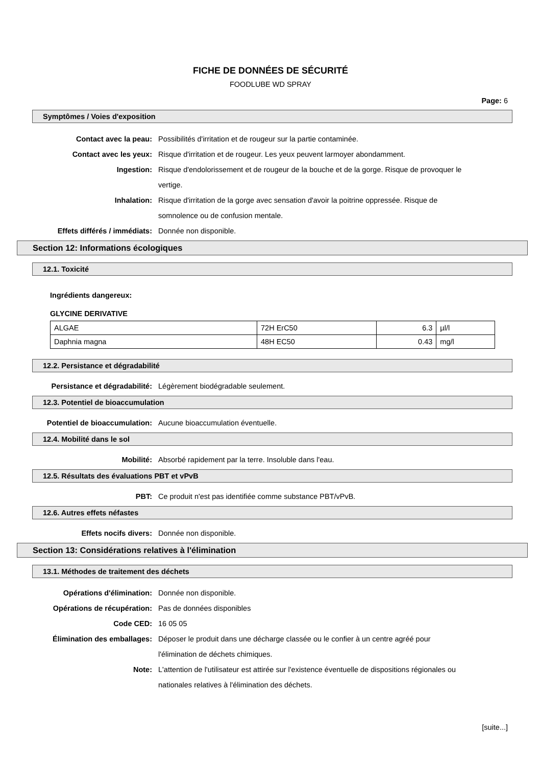FICHE DE DONNÉES DE SÉCURITÉ
FOODLUBE WD SPRAY
Page: 6
Symptômes / Voies d'exposition
Contact avec la peau: Possibilités d'irritation et de rougeur sur la partie contaminée.
Contact avec les yeux: Risque d'irritation et de rougeur. Les yeux peuvent larmoyer abondamment.
Ingestion: Risque d'endolorissement et de rougeur de la bouche et de la gorge. Risque de provoquer le vertige.
Inhalation: Risque d'irritation de la gorge avec sensation d'avoir la poitrine oppressée. Risque de somnolence ou de confusion mentale.
Effets différés / immédiats: Donnée non disponible.
Section 12: Informations écologiques
12.1. Toxicité
Ingrédients dangereux:
GLYCINE DERIVATIVE
| ALGAE | 72H ErC50 | 6.3 | µl/l |
| Daphnia magna | 48H EC50 | 0.43 | mg/l |
12.2. Persistance et dégradabilité
Persistance et dégradabilité: Légèrement biodégradable seulement.
12.3. Potentiel de bioaccumulation
Potentiel de bioaccumulation: Aucune bioaccumulation éventuelle.
12.4. Mobilité dans le sol
Mobilité: Absorbé rapidement par la terre. Insoluble dans l'eau.
12.5. Résultats des évaluations PBT et vPvB
PBT: Ce produit n'est pas identifiée comme substance PBT/vPvB.
12.6. Autres effets néfastes
Effets nocifs divers: Donnée non disponible.
Section 13: Considérations relatives à l'élimination
13.1. Méthodes de traitement des déchets
Opérations d'élimination: Donnée non disponible.
Opérations de récupération: Pas de données disponibles
Code CED: 16 05 05
Élimination des emballages: Déposer le produit dans une décharge classée ou le confier à un centre agréé pour l'élimination de déchets chimiques.
Note: L'attention de l'utilisateur est attirée sur l'existence éventuelle de dispositions régionales ou nationales relatives à l'élimination des déchets.
[suite...]